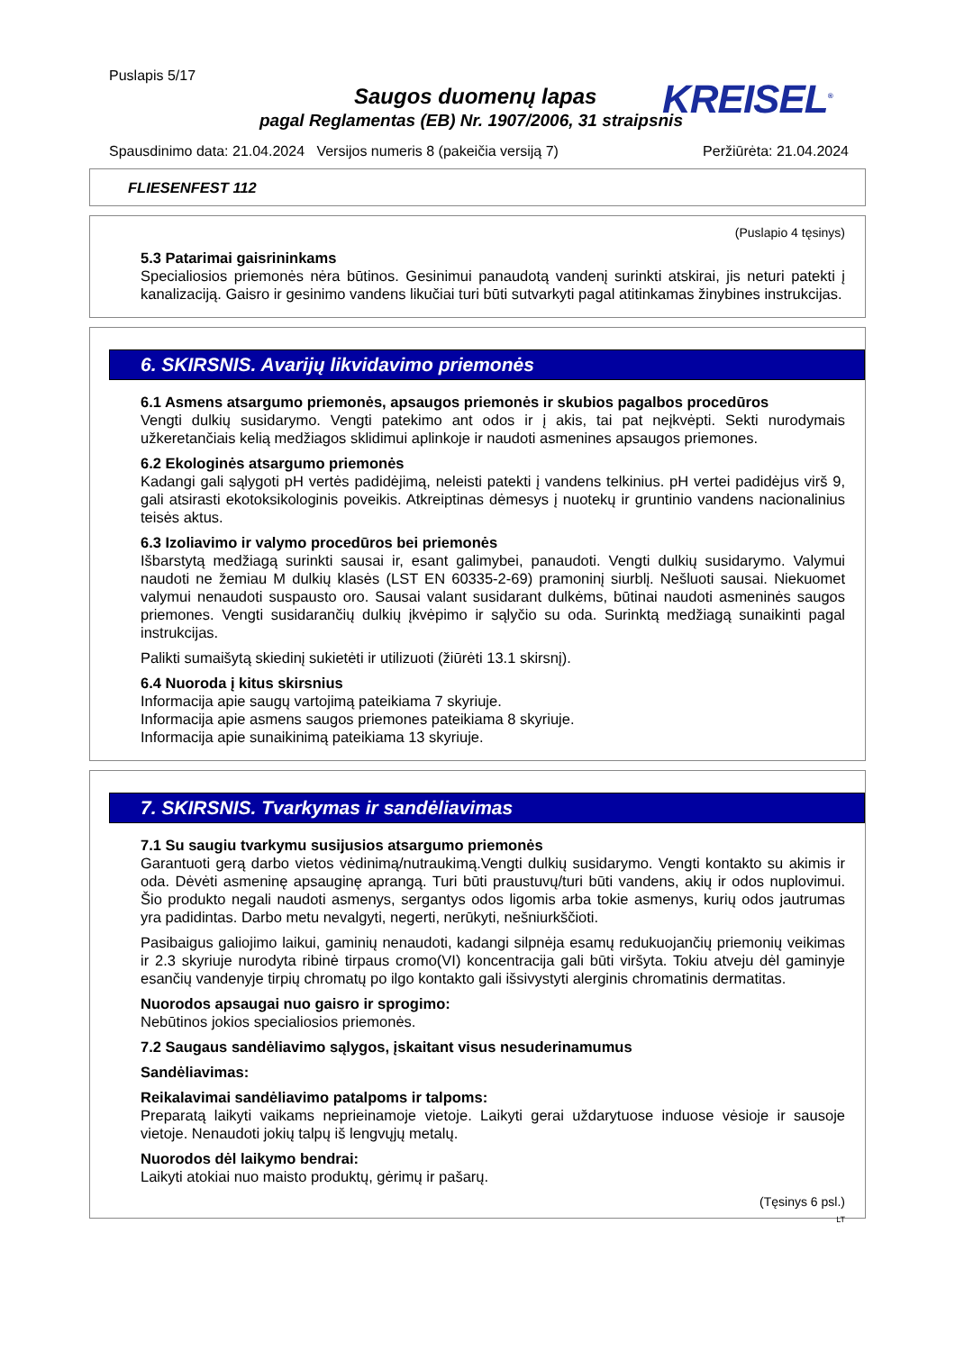Puslapis 5/17
Saugos duomenų lapas
pagal Reglamentas (EB) Nr. 1907/2006, 31 straipsnis
KREISEL<sup>®</sup>
Spausdinimo data: 21.04.2024 Versijos numeris 8 (pakeičia versiją 7) Peržiūrėta: 21.04.2024
FLIESENFEST 112
(Puslapio 4 tęsinys)
5.3 Patarimai gaisrininkams
Specialiosios priemonės nėra būtinos. Gesinimui panaudotą vandenį surinkti atskirai, jis neturi patekti į kanalizaciją. Gaisro ir gesinimo vandens likučiai turi būti sutvarkyti pagal atitinkamas žinybines instrukcijas.
6. SKIRSNIS. Avarijų likvidavimo priemonės
6.1 Asmens atsargumo priemonės, apsaugos priemonės ir skubios pagalbos procedūros
Vengti dulkių susidarymo. Vengti patekimo ant odos ir į akis, tai pat neįkvėpti. Sekti nurodymais užkeretančiais kelią medžiagos sklidimui aplinkoje ir naudoti asmenines apsaugos priemones.
6.2 Ekologinės atsargumo priemonės
Kadangi gali sąlygoti pH vertės padidėjimą, neleisti patekti į vandens telkinius. pH vertei padidėjus virš 9, gali atsirasti ekotoksikologinis poveikis. Atkreiptinas dėmesys į nuotekų ir gruntinio vandens nacionalinius teisės aktus.
6.3 Izoliavimo ir valymo procedūros bei priemonės
Išbarstytą medžiagą surinkti sausai ir, esant galimybei, panaudoti. Vengti dulkių susidarymo. Valymui naudoti ne žemiau M dulkių klasės (LST EN 60335-2-69) pramoninį siurblį. Nešluoti sausai. Niekuomet valymui nenaudoti suspausto oro. Sausai valant susidarant dulkėms, būtinai naudoti asmeninės saugos priemones. Vengti susidarančių dulkių įkvėpimo ir sąlyčio su oda. Surinktą medžiagą sunaikinti pagal instrukcijas.
Palikti sumaišytą skiedinį sukietėti ir utilizuoti (žiūrėti 13.1 skirsnį).
6.4 Nuoroda į kitus skirsnius
Informacija apie saugų vartojimą pateikiama 7 skyriuje.
Informacija apie asmens saugos priemones pateikiama 8 skyriuje.
Informacija apie sunaikinimą pateikiama 13 skyriuje.
7. SKIRSNIS. Tvarkymas ir sandėliavimas
7.1 Su saugiu tvarkymu susijusios atsargumo priemonės
Garantuoti gerą darbo vietos vėdinimą/nutraukimą.Vengti dulkių susidarymo. Vengti kontakto su akimis ir oda. Dėvėti asmeninę apsauginę aprangą. Turi būti praustuvų/turi būti vandens, akių ir odos nuplovimui. Šio produkto negali naudoti asmenys, sergantys odos ligomis arba tokie asmenys, kurių odos jautrumas yra padidintas. Darbo metu nevalgyti, negerti, nerūkyti, nešniurkščioti.
Pasibaigus galiojimo laikui, gaminių nenaudoti, kadangi silpnėja esamų redukuojančių priemonių veikimas ir 2.3 skyriuje nurodyta ribinė tirpaus cromo(VI) koncentracija gali būti viršyta. Tokiu atveju dėl gaminyje esančių vandenyje tirpių chromatų po ilgo kontakto gali išsivystyti alerginis chromatinis dermatitas.
Nuorodos apsaugai nuo gaisro ir sprogimo:
Nebūtinos jokios specialiosios priemonės.
7.2 Saugaus sandėliavimo sąlygos, įskaitant visus nesuderinamumus
Sandėliavimas:
Reikalavimai sandėliavimo patalpoms ir talpoms:
Preparatą laikyti vaikams neprieinamoje vietoje. Laikyti gerai uždarytuose induose vėsioje ir sausoje vietoje. Nenaudoti jokių talpų iš lengvųjų metalų.
Nuorodos dėl laikymo bendrai:
Laikyti atokiai nuo maisto produktų, gėrimų ir pašarų.
(Tęsinys 6 psl.)
LT